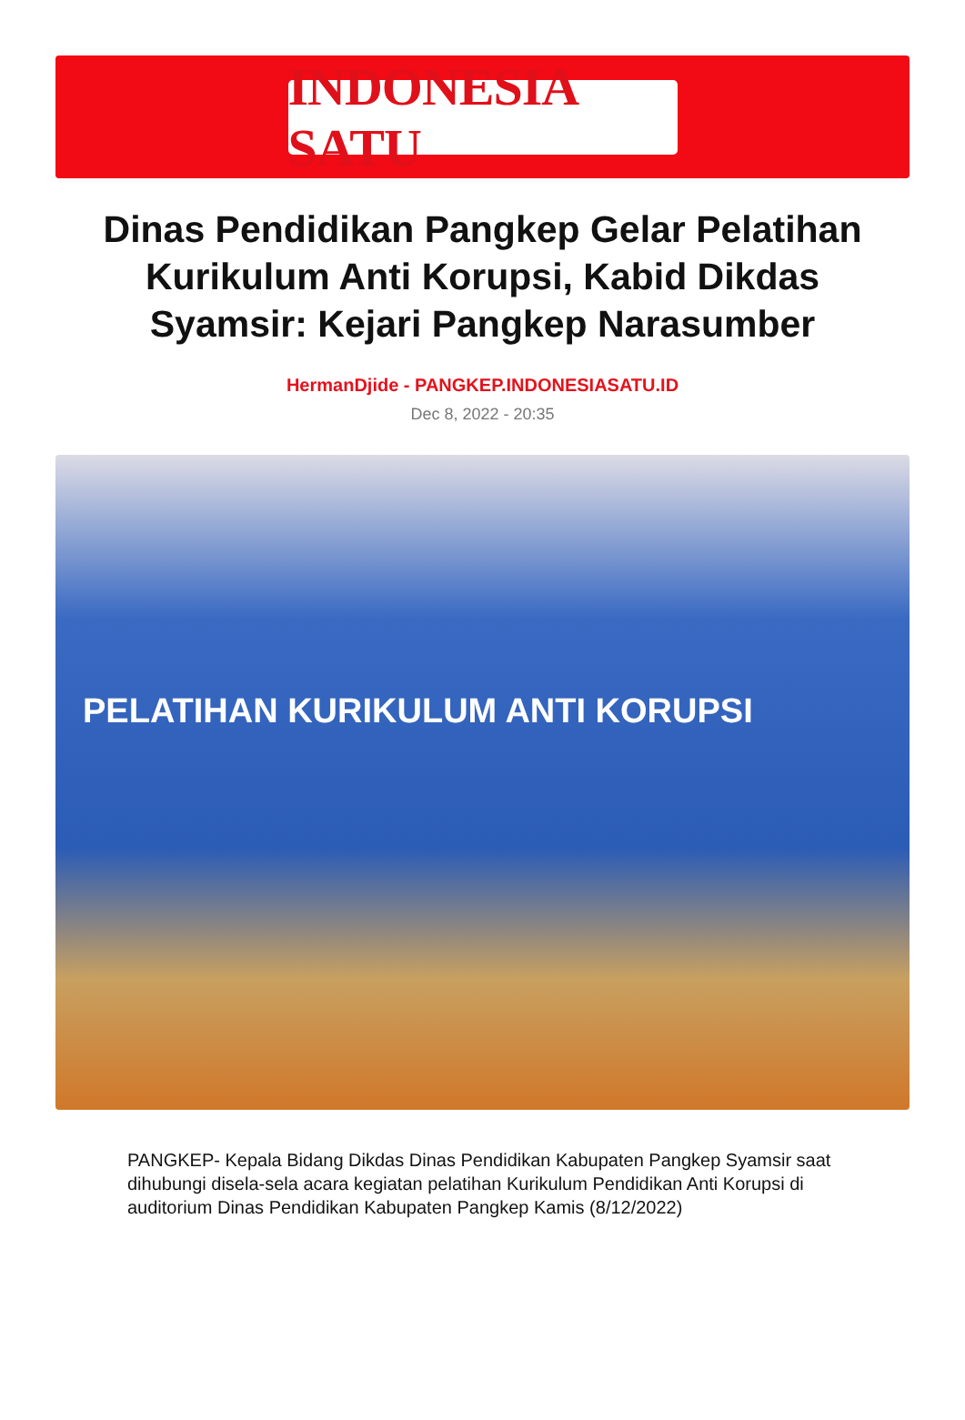INDONESIA SATU
Dinas Pendidikan Pangkep Gelar Pelatihan Kurikulum Anti Korupsi, Kabid Dikdas Syamsir: Kejari Pangkep Narasumber
HermanDjide - PANGKEP.INDONESIASATU.ID
Dec 8, 2022 - 20:35
PELATIHAN KURIKULUM ANTI KORUPSI
PANGKEP- Kepala Bidang Dikdas Dinas Pendidikan Kabupaten Pangkep Syamsir saat dihubungi disela-sela acara kegiatan pelatihan Kurikulum Pendidikan Anti Korupsi di auditorium Dinas Pendidikan Kabupaten Pangkep Kamis (8/12/2022)